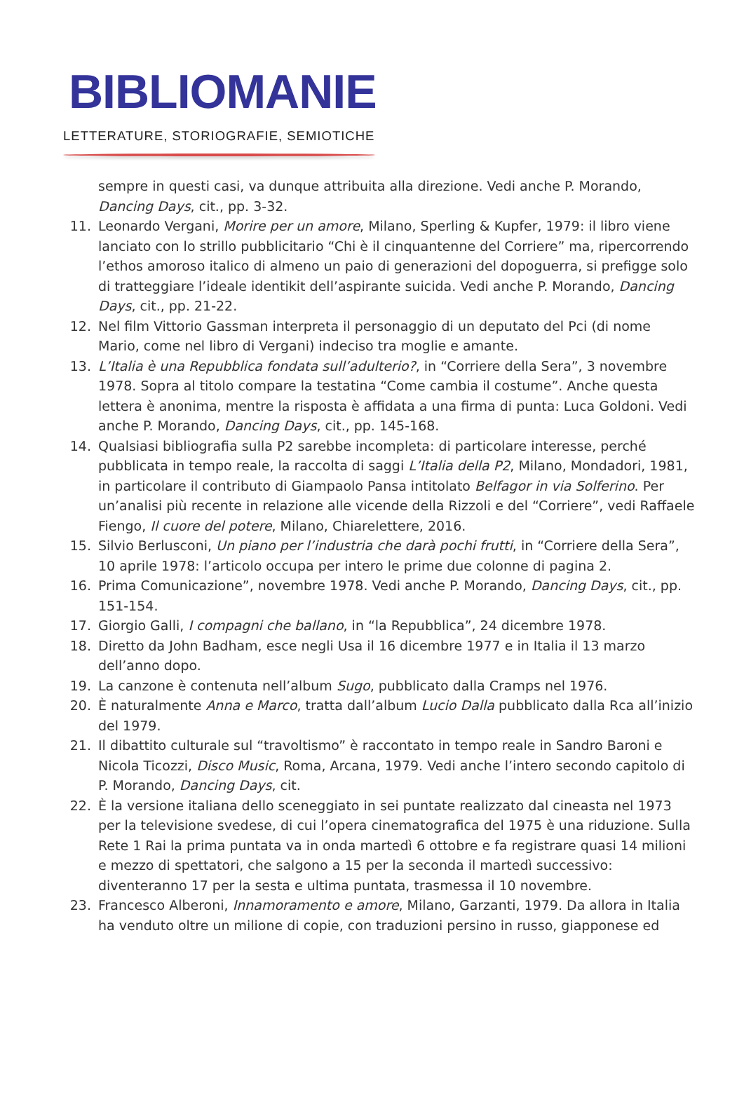BIBLIOMANIE
LETTERATURE, STORIOGRAFIE, SEMIOTICHE
sempre in questi casi, va dunque attribuita alla direzione. Vedi anche P. Morando, Dancing Days, cit., pp. 3-32.
11. Leonardo Vergani, Morire per un amore, Milano, Sperling & Kupfer, 1979: il libro viene lanciato con lo strillo pubblicitario “Chi è il cinquantenne del Corriere” ma, ripercorrendo l’ethos amoroso italico di almeno un paio di generazioni del dopoguerra, si prefigge solo di tratteggiare l’ideale identikit dell’aspirante suicida. Vedi anche P. Morando, Dancing Days, cit., pp. 21-22.
12. Nel film Vittorio Gassman interpreta il personaggio di un deputato del Pci (di nome Mario, come nel libro di Vergani) indeciso tra moglie e amante.
13. L’Italia è una Repubblica fondata sull’adulterio?, in “Corriere della Sera”, 3 novembre 1978. Sopra al titolo compare la testatina “Come cambia il costume”. Anche questa lettera è anonima, mentre la risposta è affidata a una firma di punta: Luca Goldoni. Vedi anche P. Morando, Dancing Days, cit., pp. 145-168.
14. Qualsiasi bibliografia sulla P2 sarebbe incompleta: di particolare interesse, perché pubblicata in tempo reale, la raccolta di saggi L’Italia della P2, Milano, Mondadori, 1981, in particolare il contributo di Giampaolo Pansa intitolato Belfagor in via Solferino. Per un’analisi più recente in relazione alle vicende della Rizzoli e del “Corriere”, vedi Raffaele Fiengo, Il cuore del potere, Milano, Chiarelettere, 2016.
15. Silvio Berlusconi, Un piano per l’industria che darà pochi frutti, in “Corriere della Sera”, 10 aprile 1978: l’articolo occupa per intero le prime due colonne di pagina 2.
16. Prima Comunicazione”, novembre 1978. Vedi anche P. Morando, Dancing Days, cit., pp. 151-154.
17. Giorgio Galli, I compagni che ballano, in “la Repubblica”, 24 dicembre 1978.
18. Diretto da John Badham, esce negli Usa il 16 dicembre 1977 e in Italia il 13 marzo dell’anno dopo.
19. La canzone è contenuta nell’album Sugo, pubblicato dalla Cramps nel 1976.
20. È naturalmente Anna e Marco, tratta dall’album Lucio Dalla pubblicato dalla Rca all’inizio del 1979.
21. Il dibattito culturale sul “travoltismo” è raccontato in tempo reale in Sandro Baroni e Nicola Ticozzi, Disco Music, Roma, Arcana, 1979. Vedi anche l’intero secondo capitolo di P. Morando, Dancing Days, cit.
22. È la versione italiana dello sceneggiato in sei puntate realizzato dal cineasta nel 1973 per la televisione svedese, di cui l’opera cinematografica del 1975 è una riduzione. Sulla Rete 1 Rai la prima puntata va in onda martedì 6 ottobre e fa registrare quasi 14 milioni e mezzo di spettatori, che salgono a 15 per la seconda il martedì successivo: diventeranno 17 per la sesta e ultima puntata, trasmessa il 10 novembre.
23. Francesco Alberoni, Innamoramento e amore, Milano, Garzanti, 1979. Da allora in Italia ha venduto oltre un milione di copie, con traduzioni persino in russo, giapponese ed